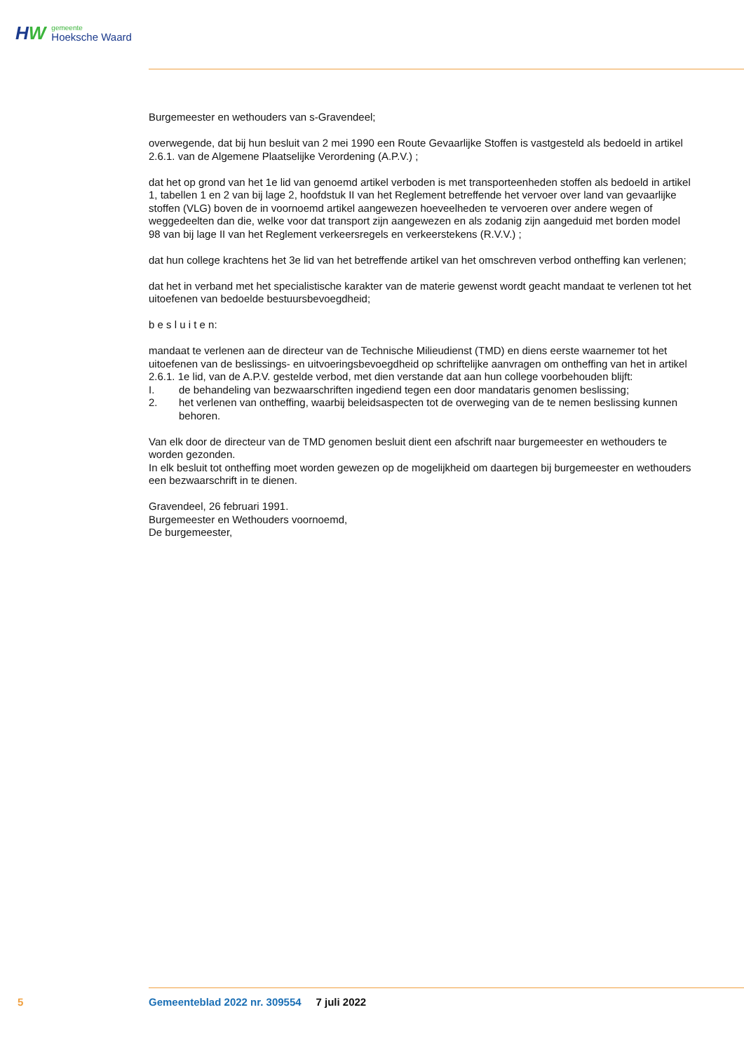HW
gemeente
Hoeksche Waard
Burgemeester en wethouders van s-Gravendeel;
overwegende, dat bij hun besluit van 2 mei 1990 een Route Gevaarlijke Stoffen is vastgesteld als bedoeld in artikel 2.6.1. van de Algemene Plaatselijke Verordening (A.P.V.) ;
dat het op grond van het 1e lid van genoemd artikel verboden is met transporteenheden stoffen als bedoeld in artikel 1, tabellen 1 en 2 van bij lage 2, hoofdstuk II van het Reglement betreffende het vervoer over land van gevaarlijke stoffen (VLG) boven de in voornoemd artikel aangewezen hoeveelheden te vervoeren over andere wegen of weggedeelten dan die, welke voor dat transport zijn aangewezen en als zodanig zijn aangeduid met borden model 98 van bij lage II van het Reglement verkeersregels en verkeerstekens (R.V.V.) ;
dat hun college krachtens het 3e lid van het betreffende artikel van het omschreven verbod ontheffing kan verlenen;
dat het in verband met het specialistische karakter van de materie gewenst wordt geacht mandaat te verlenen tot het uitoefenen van bedoelde bestuursbevoegdheid;
b e s l u i t e n:
mandaat te verlenen aan de directeur van de Technische Milieudienst (TMD) en diens eerste waarnemer tot het uitoefenen van de beslissings- en uitvoeringsbevoegdheid op schriftelijke aanvragen om ontheffing van het in artikel 2.6.1. 1e lid, van de A.P.V. gestelde verbod, met dien verstande dat aan hun college voorbehouden blijft:
I. de behandeling van bezwaarschriften ingediend tegen een door mandataris genomen beslissing;
2. het verlenen van ontheffing, waarbij beleidsaspecten tot de overweging van de te nemen beslissing kunnen behoren.
Van elk door de directeur van de TMD genomen besluit dient een afschrift naar burgemeester en wethouders te worden gezonden.
In elk besluit tot ontheffing moet worden gewezen op de mogelijkheid om daartegen bij burgemeester en wethouders een bezwaarschrift in te dienen.
Gravendeel, 26 februari 1991.
Burgemeester en Wethouders voornoemd,
De burgemeester,
5 Gemeenteblad 2022 nr. 309554 7 juli 2022